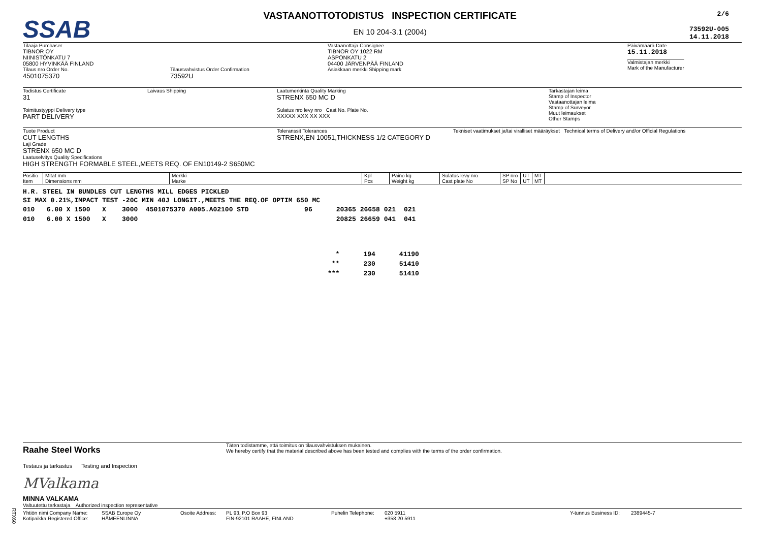SSAB
VASTAANOTTOTODISTUS INSPECTION CERTIFICATE
EN 10 204-3.1 (2004)
2/6
73592U-005
14.11.2018
Tilaaja Purchaser
TIBNOR OY
NIINISTÖNKATU 7
05800 HYVINKÄÄ FINLAND
Tilaus nro Order No.
4501075370
Tilausvahvistus Order Confirmation
73592U
Vastaanottaja Consignee
TIBNOR OY 1022 RM
ASPONKATU 2
04400 JÄRVENPÄÄ FINLAND
Asiakkaan merkki Shipping mark
Päivämäärä Date
15.11.2018
Valmistajan merkki
Mark of the Manufacturer
Todistus Certificate
31
Laivaus Shipping
Toimitustyyppi Delivery type
PART DELIVERY
Laatumerkintä Quality Marking
STRENX 650 MC D
Sulatus nro levy nro Cast No. Plate No.
XXXXX XXX XX XXX
Tarkastajan leima
Stamp of Inspector
Vastaanottajan leima
Stamp of Surveyor
Muut leimaukset
Other Stamps
Tuote Product
CUT LENGTHS
Laji Grade
STRENX 650 MC D
Laatuselvitys Quality Specifications
HIGH STRENGTH FORMABLE STEEL,MEETS REQ. OF EN10149-2 S650MC
Toleranssit Tolerances
STRENX,EN 10051,THICKNESS 1/2 CATEGORY D
Tekniset vaatimukset ja/tai viralliset määräykset Technical terms of Delivery and/or Official Regulations
| Positio Item | Mitat mm Dimensions mm | Merkki Marke | Kpl Pcs | Paino kg Weight kg | Sulatus levy nro Cast plate No | SP nro SP No | UT UT | MT MT | |
| --- | --- | --- | --- | --- | --- | --- | --- | --- | --- |
H.R. STEEL IN BUNDLES CUT LENGTHS MILL EDGES PICKLED
SI MAX 0.21%,IMPACT TEST -20C MIN 40J LONGIT.,MEETS THE REQ.OF OPTIM 650 MC
| 010 6.00 X 1500 X 3000 4501075370 A005.A02100 STD | 96 | 20365 | 26658 | 021 | 021 |
| 010 6.00 X 1500 X 3000 | | 20825 | 26659 | 041 | 041 |
| * | 194 | 41190 |
| ** | 230 | 51410 |
| *** | 230 | 51410 |
Raahe Steel Works
Täten todistamme, että toimitus on tilausvahvistuksen mukainen.
We hereby certify that the material described above has been tested and complies with the terms of the order confirmation.
Testaus ja tarkastus Testing and Inspection
MValkama
MINNA VALKAMA
Valtuutettu tarkastaja Authorized inspection representative
Yhtiön nimi Company Name:
Kotipaikka Registered Office:
SSAB Europe Oy
HÄMEENLINNA
Osoite Address: PL 93, P.O Box 93
FIN-92101 RAAHE, FINLAND
Puhelin Telephone:
020 5911
+358 20 5911
Y-tunnus Business ID:
2389445-7
RTX60